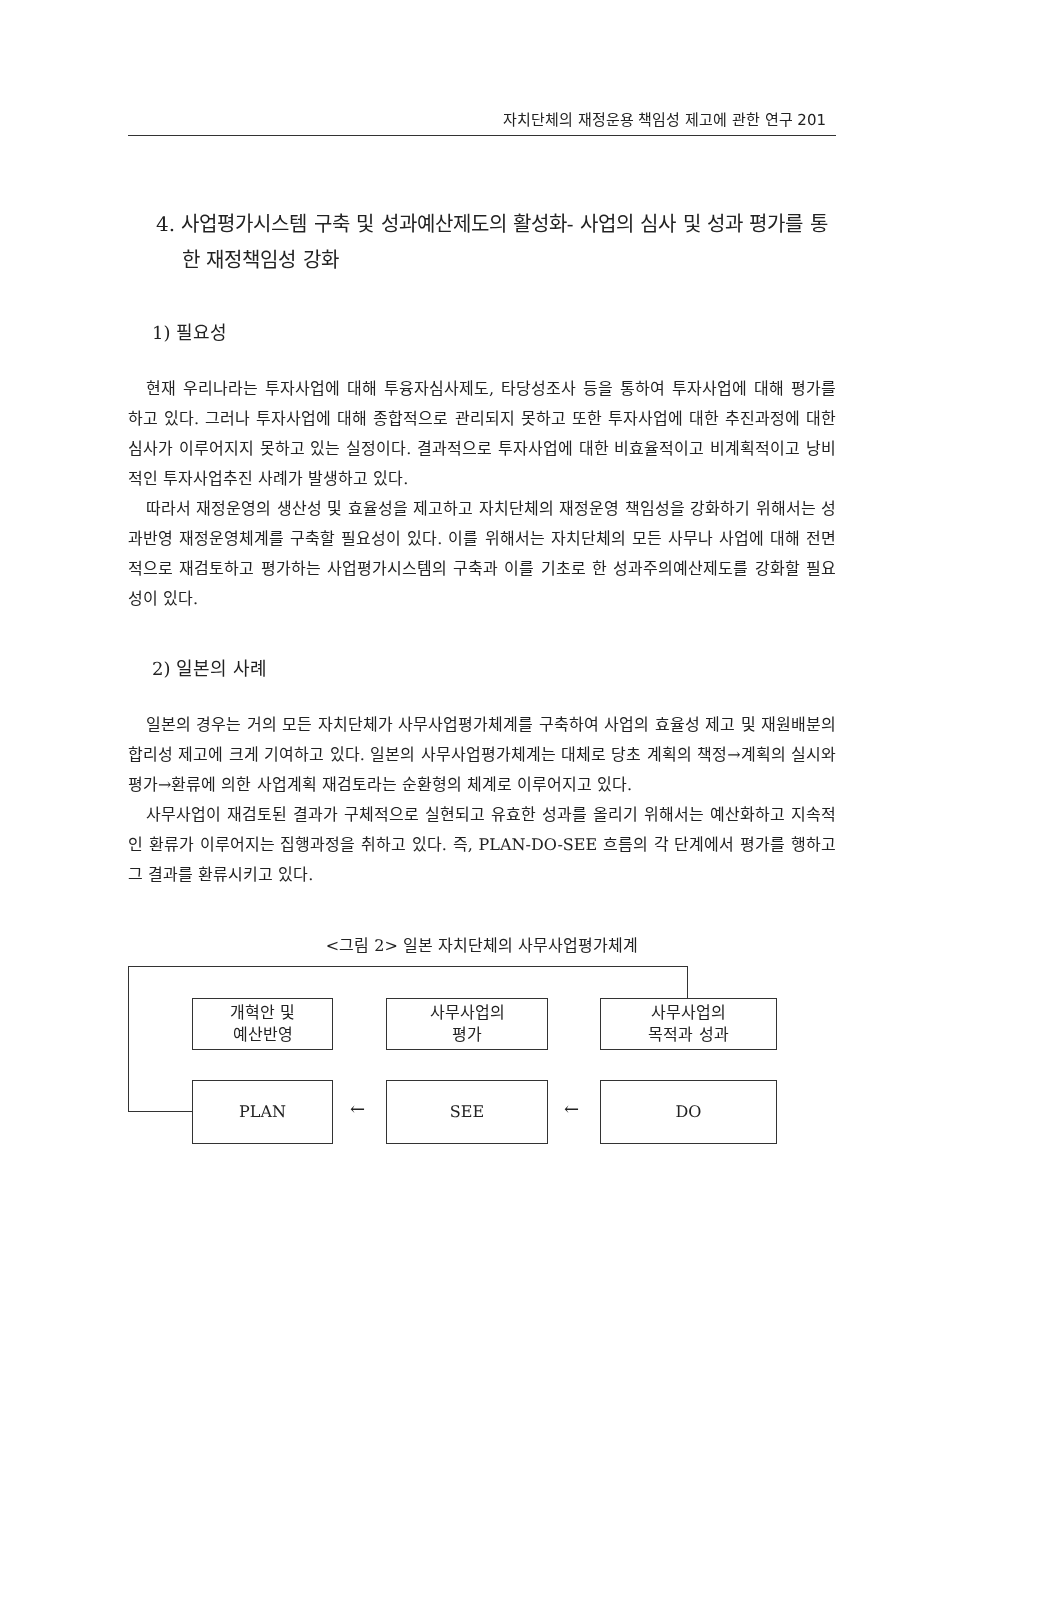자치단체의 재정운용 책임성 제고에 관한 연구 201
4. 사업평가시스템 구축 및 성과예산제도의 활성화- 사업의 심사 및 성과 평가를 통한 재정책임성 강화
1) 필요성
현재 우리나라는 투자사업에 대해 투융자심사제도, 타당성조사 등을 통하여 투자사업에 대해 평가를 하고 있다. 그러나 투자사업에 대해 종합적으로 관리되지 못하고 또한 투자사업에 대한 추진과정에 대한 심사가 이루어지지 못하고 있는 실정이다. 결과적으로 투자사업에 대한 비효율적이고 비계획적이고 낭비적인 투자사업추진 사례가 발생하고 있다.
따라서 재정운영의 생산성 및 효율성을 제고하고 자치단체의 재정운영 책임성을 강화하기 위해서는 성과반영 재정운영체계를 구축할 필요성이 있다. 이를 위해서는 자치단체의 모든 사무나 사업에 대해 전면적으로 재검토하고 평가하는 사업평가시스템의 구축과 이를 기초로 한 성과주의예산제도를 강화할 필요성이 있다.
2) 일본의 사례
일본의 경우는 거의 모든 자치단체가 사무사업평가체계를 구축하여 사업의 효율성 제고 및 재원배분의 합리성 제고에 크게 기여하고 있다. 일본의 사무사업평가체계는 대체로 당초 계획의 책정→계획의 실시와 평가→환류에 의한 사업계획 재검토라는 순환형의 체계로 이루어지고 있다.
사무사업이 재검토된 결과가 구체적으로 실현되고 유효한 성과를 올리기 위해서는 예산화하고 지속적인 환류가 이루어지는 집행과정을 취하고 있다. 즉, PLAN-DO-SEE 흐름의 각 단계에서 평가를 행하고 그 결과를 환류시키고 있다.
<그림 2> 일본 자치단체의 사무사업평가체계
개혁안 및
예산반영
사무사업의
평가
사무사업의
목적과 성과
PLAN
←
SEE
←
DO